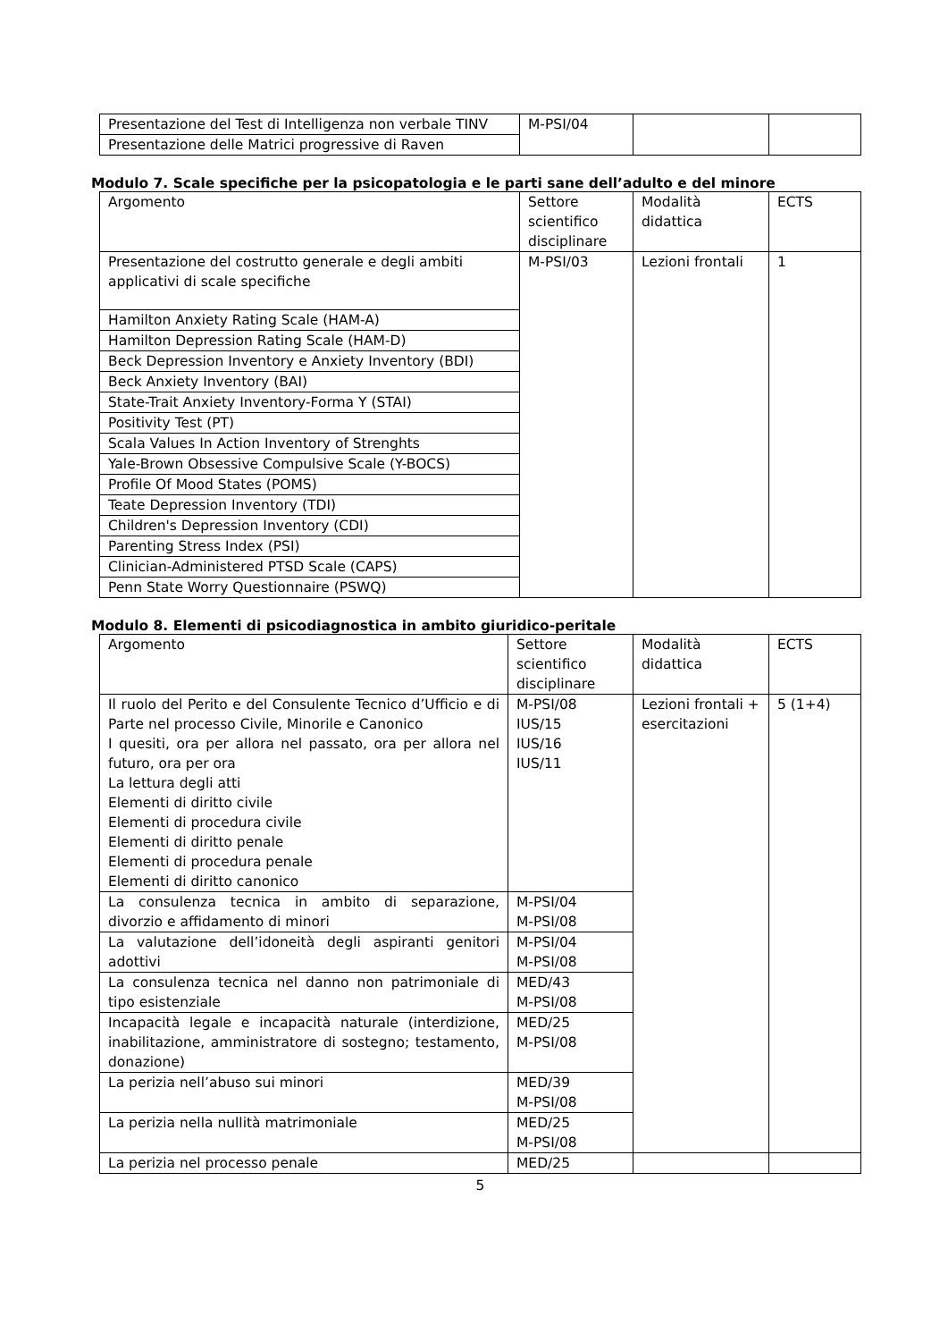| Presentazione del Test di Intelligenza non verbale TINV | M-PSI/04 | | |
| Presentazione delle Matrici progressive di Raven | | | |
Modulo 7. Scale specifiche per la psicopatologia e le parti sane dell’adulto e del minore
| Argomento | Settore scientifico disciplinare | Modalità didattica | ECTS |
| Presentazione del costrutto generale e degli ambiti applicativi di scale specifiche | M-PSI/03 | Lezioni frontali | 1 |
| Hamilton Anxiety Rating Scale (HAM-A) | | | |
| Hamilton Depression Rating Scale (HAM-D) | | | |
| Beck Depression Inventory e Anxiety Inventory (BDI) | | | |
| Beck Anxiety Inventory (BAI) | | | |
| State-Trait Anxiety Inventory-Forma Y (STAI) | | | |
| Positivity Test (PT) | | | |
| Scala Values In Action Inventory of Strenghts | | | |
| Yale-Brown Obsessive Compulsive Scale (Y-BOCS) | | | |
| Profile Of Mood States (POMS) | | | |
| Teate Depression Inventory (TDI) | | | |
| Children's Depression Inventory (CDI) | | | |
| Parenting Stress Index (PSI) | | | |
| Clinician-Administered PTSD Scale (CAPS) | | | |
| Penn State Worry Questionnaire (PSWQ) | | | |
Modulo 8. Elementi di psicodiagnostica in ambito giuridico-peritale
| Argomento | Settore scientifico disciplinare | Modalità didattica | ECTS |
| Il ruolo del Perito e del Consulente Tecnico d’Ufficio e di Parte nel processo Civile, Minorile e Canonico I quesiti, ora per allora nel passato, ora per allora nel futuro, ora per ora La lettura degli atti Elementi di diritto civile Elementi di procedura civile Elementi di diritto penale Elementi di procedura penale Elementi di diritto canonico | M-PSI/08 IUS/15 IUS/16 IUS/11 | Lezioni frontali + esercitazioni | 5 (1+4) |
| La consulenza tecnica in ambito di separazione, divorzio e affidamento di minori | M-PSI/04 M-PSI/08 | | |
| La valutazione dell’idoneità degli aspiranti genitori adottivi | M-PSI/04 M-PSI/08 | | |
| La consulenza tecnica nel danno non patrimoniale di tipo esistenziale | MED/43 M-PSI/08 | | |
| Incapacità legale e incapacità naturale (interdizione, inabilitazione, amministratore di sostegno; testamento, donazione) | MED/25 M-PSI/08 | | |
| La perizia nell’abuso sui minori | MED/39 M-PSI/08 | | |
| La perizia nella nullità matrimoniale | MED/25 M-PSI/08 | | |
| La perizia nel processo penale | MED/25 | | |
5